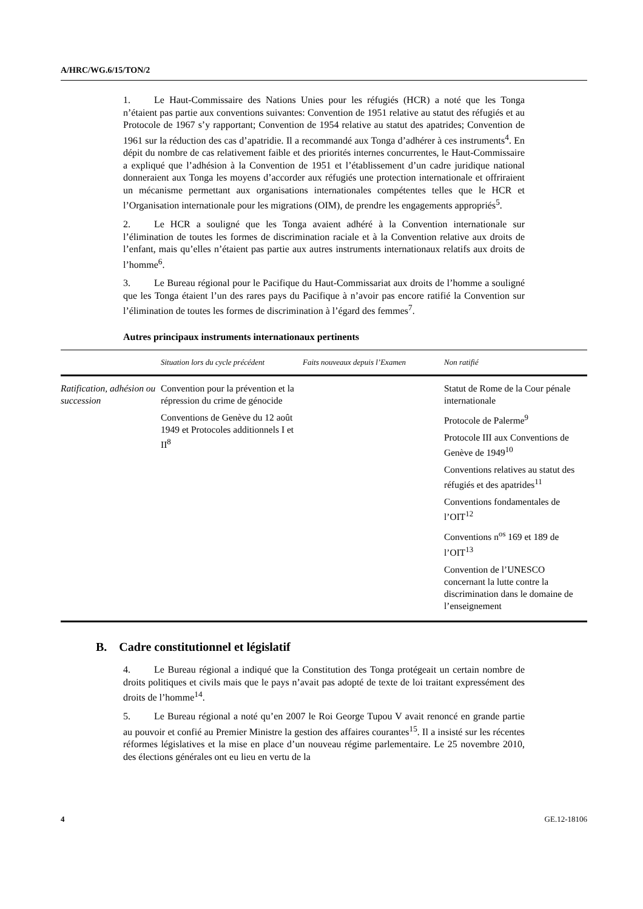A/HRC/WG.6/15/TON/2
1. Le Haut-Commissaire des Nations Unies pour les réfugiés (HCR) a noté que les Tonga n’étaient pas partie aux conventions suivantes: Convention de 1951 relative au statut des réfugiés et au Protocole de 1967 s’y rapportant; Convention de 1954 relative au statut des apatrides; Convention de 1961 sur la réduction des cas d’apatridie. Il a recommandé aux Tonga d’adhérer à ces instruments<sup>4</sup>. En dépit du nombre de cas relativement faible et des priorités internes concurrentes, le Haut-Commissaire a expliqué que l’adhésion à la Convention de 1951 et l’établissement d’un cadre juridique national donneraient aux Tonga les moyens d’accorder aux réfugiés une protection internationale et offriraient un mécanisme permettant aux organisations internationales compétentes telles que le HCR et l’Organisation internationale pour les migrations (OIM), de prendre les engagements appropriés<sup>5</sup>.
2. Le HCR a souligné que les Tonga avaient adhéré à la Convention internationale sur l’élimination de toutes les formes de discrimination raciale et à la Convention relative aux droits de l’enfant, mais qu’elles n’étaient pas partie aux autres instruments internationaux relatifs aux droits de l’homme<sup>6</sup>.
3. Le Bureau régional pour le Pacifique du Haut-Commissariat aux droits de l’homme a souligné que les Tonga étaient l’un des rares pays du Pacifique à n’avoir pas encore ratifié la Convention sur l’élimination de toutes les formes de discrimination à l’égard des femmes<sup>7</sup>.
Autres principaux instruments internationaux pertinents
| | Situation lors du cycle précédent | Faits nouveaux depuis l’Examen | Non ratifié |
| --- | --- | --- | --- |
| Ratification, adhésion ou succession | Convention pour la prévention et la répression du crime de génocide Conventions de Genève du 12 août 1949 et Protocoles additionnels I et II<sup>8</sup> | | Statut de Rome de la Cour pénale internationale Protocole de Palerme<sup>9</sup> Protocole III aux Conventions de Genève de 1949<sup>10</sup> Conventions relatives au statut des réfugiés et des apatrides<sup>11</sup> Conventions fondamentales de l’OIT<sup>12</sup> Conventions n<sup>os</sup> 169 et 189 de l’OIT<sup>13</sup> Convention de l’UNESCO concernant la lutte contre la discrimination dans le domaine de l’enseignement |
B. Cadre constitutionnel et législatif
4. Le Bureau régional a indiqué que la Constitution des Tonga protégeait un certain nombre de droits politiques et civils mais que le pays n’avait pas adopté de texte de loi traitant expressément des droits de l’homme<sup>14</sup>.
5. Le Bureau régional a noté qu’en 2007 le Roi George Tupou V avait renoncé en grande partie au pouvoir et confié au Premier Ministre la gestion des affaires courantes<sup>15</sup>. Il a insisté sur les récentes réformes législatives et la mise en place d’un nouveau régime parlementaire. Le 25 novembre 2010, des élections générales ont eu lieu en vertu de la
4 GE.12-18106